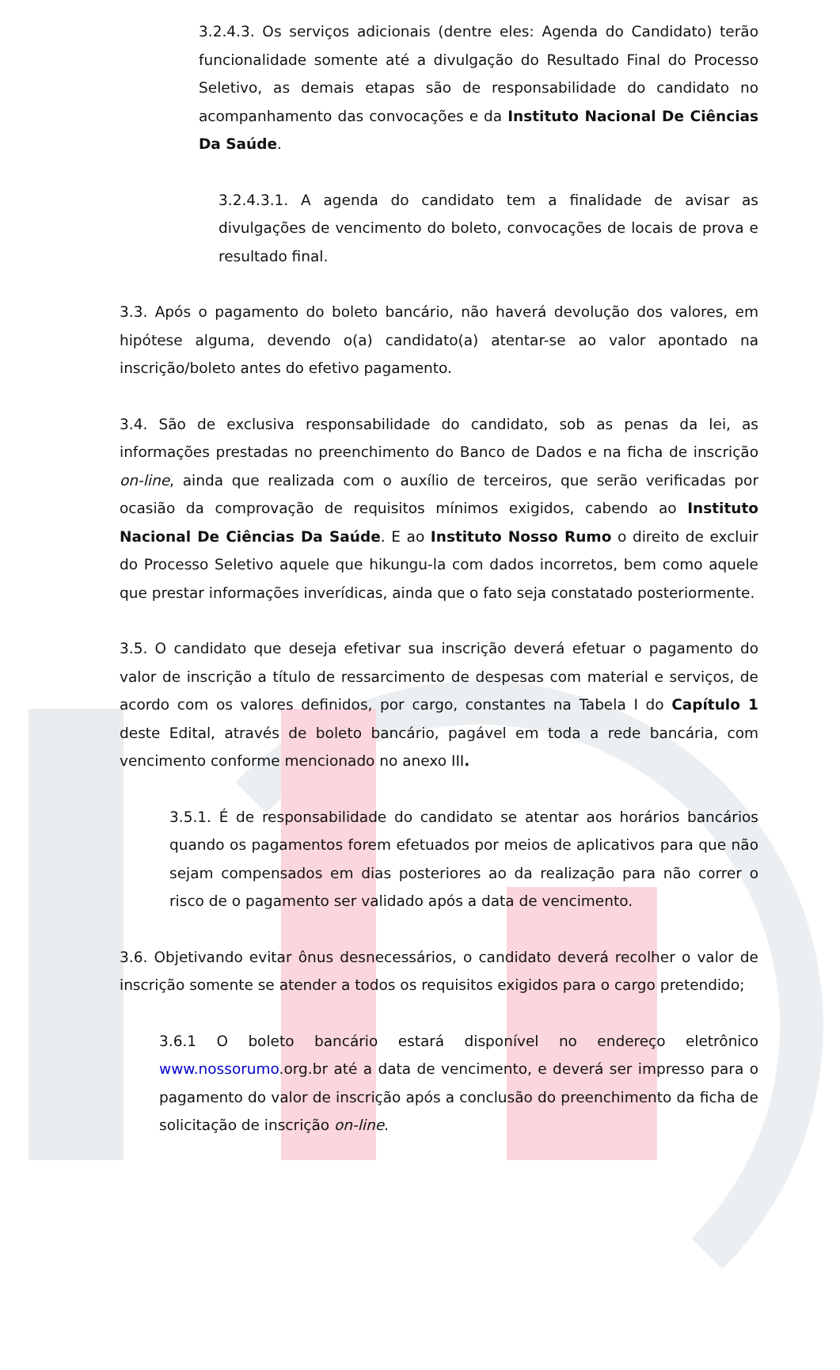3.2.4.3. Os serviços adicionais (dentre eles: Agenda do Candidato) terão funcionalidade somente até a divulgação do Resultado Final do Processo Seletivo, as demais etapas são de responsabilidade do candidato no acompanhamento das convocações e da Instituto Nacional De Ciências Da Saúde.
3.2.4.3.1. A agenda do candidato tem a finalidade de avisar as divulgações de vencimento do boleto, convocações de locais de prova e resultado final.
3.3. Após o pagamento do boleto bancário, não haverá devolução dos valores, em hipótese alguma, devendo o(a) candidato(a) atentar-se ao valor apontado na inscrição/boleto antes do efetivo pagamento.
3.4. São de exclusiva responsabilidade do candidato, sob as penas da lei, as informações prestadas no preenchimento do Banco de Dados e na ficha de inscrição on-line, ainda que realizada com o auxílio de terceiros, que serão verificadas por ocasião da comprovação de requisitos mínimos exigidos, cabendo ao Instituto Nacional De Ciências Da Saúde. E ao Instituto Nosso Rumo o direito de excluir do Processo Seletivo aquele que hikungu-la com dados incorretos, bem como aquele que prestar informações inverídicas, ainda que o fato seja constatado posteriormente.
3.5. O candidato que deseja efetivar sua inscrição deverá efetuar o pagamento do valor de inscrição a título de ressarcimento de despesas com material e serviços, de acordo com os valores definidos, por cargo, constantes na Tabela I do Capítulo 1 deste Edital, através de boleto bancário, pagável em toda a rede bancária, com vencimento conforme mencionado no anexo III.
3.5.1. É de responsabilidade do candidato se atentar aos horários bancários quando os pagamentos forem efetuados por meios de aplicativos para que não sejam compensados em dias posteriores ao da realização para não correr o risco de o pagamento ser validado após a data de vencimento.
3.6. Objetivando evitar ônus desnecessários, o candidato deverá recolher o valor de inscrição somente se atender a todos os requisitos exigidos para o cargo pretendido;
3.6.1 O boleto bancário estará disponível no endereço eletrônico www.nossorumo.org.br até a data de vencimento, e deverá ser impresso para o pagamento do valor de inscrição após a conclusão do preenchimento da ficha de solicitação de inscrição on-line.